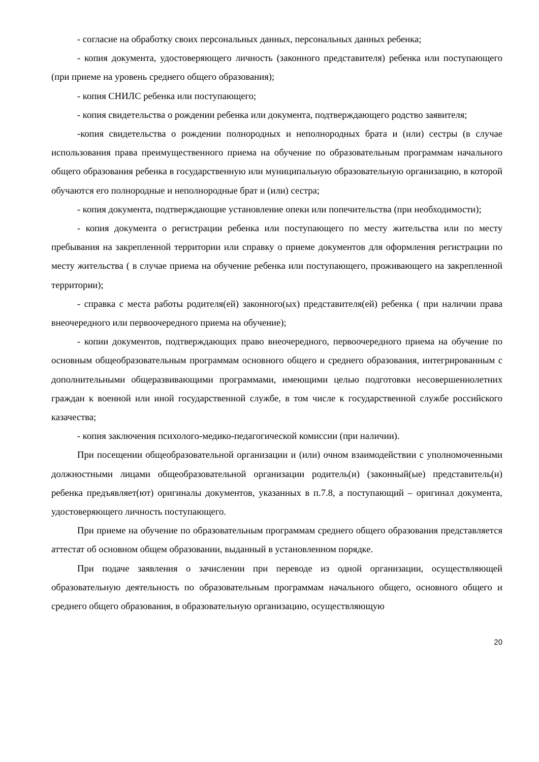- согласие на обработку своих персональных данных, персональных данных ребенка;
- копия документа, удостоверяющего личность (законного представителя) ребенка или поступающего (при приеме на уровень среднего общего образования);
- копия СНИЛС ребенка или поступающего;
- копия свидетельства о рождении ребенка или документа, подтверждающего родство заявителя;
-копия свидетельства о рождении полнородных и неполнородных брата и (или) сестры (в случае использования права преимущественного приема на обучение по образовательным программам начального общего образования ребенка в государственную или муниципальную образовательную организацию, в которой обучаются его полнородные и неполнородные брат и (или) сестра;
- копия документа, подтверждающие установление опеки или попечительства (при необходимости);
- копия документа о регистрации ребенка или поступающего по месту жительства или по месту пребывания на закрепленной территории или справку о приеме документов для оформления регистрации по месту жительства ( в случае приема на обучение ребенка или поступающего, проживающего на закрепленной территории);
- справка с места работы родителя(ей) законного(ых) представителя(ей) ребенка ( при наличии права внеочередного или первоочередного приема на обучение);
- копии документов, подтверждающих право внеочередного, первоочередного приема на обучение по основным общеобразовательным программам основного общего и среднего образования, интегрированным с дополнительными общеразвивающими программами, имеющими целью подготовки несовершеннолетних граждан к военной или иной государственной службе, в том числе к государственной службе российского казачества;
- копия заключения психолого-медико-педагогической комиссии (при наличии).
При посещении общеобразовательной организации и (или) очном взаимодействии с уполномоченными должностными лицами общеобразовательной организации родитель(и) (законный(ые) представитель(и) ребенка предъявляет(ют) оригиналы документов, указанных в п.7.8, а поступающий – оригинал документа, удостоверяющего личность поступающего.
При приеме на обучение по образовательным программам среднего общего образования представляется аттестат об основном общем образовании, выданный в установленном порядке.
При подаче заявления о зачислении при переводе из одной организации, осуществляющей образовательную деятельность по образовательным программам начального общего, основного общего и среднего общего образования, в образовательную организацию, осуществляющую
20